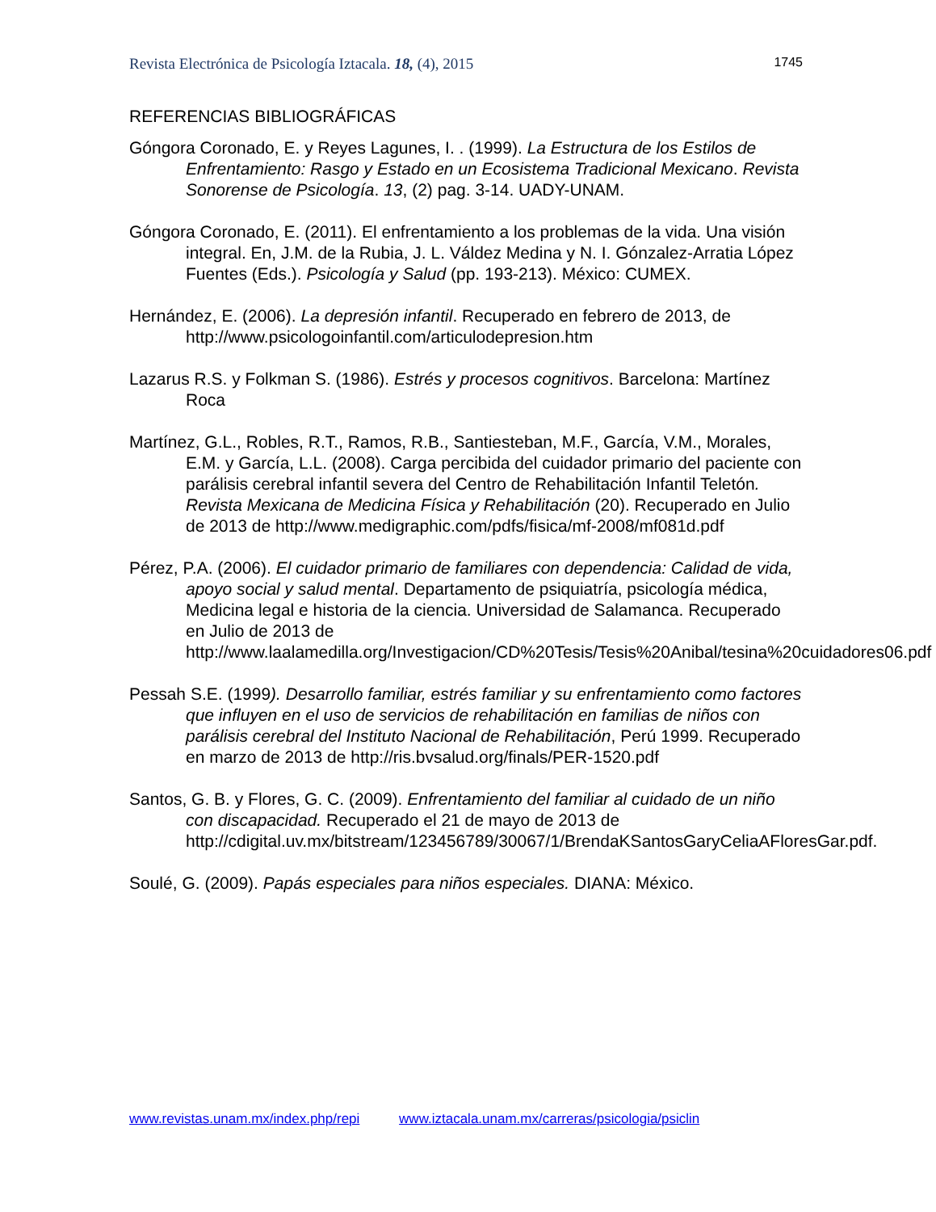Revista Electrónica de Psicología Iztacala. 18, (4), 2015 1745
REFERENCIAS BIBLIOGRÁFICAS
Góngora Coronado, E. y Reyes Lagunes, I. . (1999). La Estructura de los Estilos de Enfrentamiento: Rasgo y Estado en un Ecosistema Tradicional Mexicano. Revista Sonorense de Psicología. 13, (2) pag. 3-14. UADY-UNAM.
Góngora Coronado, E. (2011). El enfrentamiento a los problemas de la vida. Una visión integral. En, J.M. de la Rubia, J. L. Váldez Medina y N. I. Gónzalez-Arratia López Fuentes (Eds.). Psicología y Salud (pp. 193-213). México: CUMEX.
Hernández, E. (2006). La depresión infantil. Recuperado en febrero de 2013, de http://www.psicologoinfantil.com/articulodepresion.htm
Lazarus R.S. y Folkman S. (1986). Estrés y procesos cognitivos. Barcelona: Martínez Roca
Martínez, G.L., Robles, R.T., Ramos, R.B., Santiesteban, M.F., García, V.M., Morales, E.M. y García, L.L. (2008). Carga percibida del cuidador primario del paciente con parálisis cerebral infantil severa del Centro de Rehabilitación Infantil Teletón. Revista Mexicana de Medicina Física y Rehabilitación (20). Recuperado en Julio de 2013 de http://www.medigraphic.com/pdfs/fisica/mf-2008/mf081d.pdf
Pérez, P.A. (2006). El cuidador primario de familiares con dependencia: Calidad de vida, apoyo social y salud mental. Departamento de psiquiatría, psicología médica, Medicina legal e historia de la ciencia. Universidad de Salamanca. Recuperado en Julio de 2013 de http://www.laalamedilla.org/Investigacion/CD%20Tesis/Tesis%20Anibal/tesina%20cuidadores06.pdf
Pessah S.E. (1999). Desarrollo familiar, estrés familiar y su enfrentamiento como factores que influyen en el uso de servicios de rehabilitación en familias de niños con parálisis cerebral del Instituto Nacional de Rehabilitación, Perú 1999. Recuperado en marzo de 2013 de http://ris.bvsalud.org/finals/PER-1520.pdf
Santos, G. B. y Flores, G. C. (2009). Enfrentamiento del familiar al cuidado de un niño con discapacidad. Recuperado el 21 de mayo de 2013 de http://cdigital.uv.mx/bitstream/123456789/30067/1/BrendaKSantosGaryCeliaAFloresGar.pdf.
Soulé, G. (2009). Papás especiales para niños especiales. DIANA: México.
www.revistas.unam.mx/index.php/repi www.iztacala.unam.mx/carreras/psicologia/psiclin